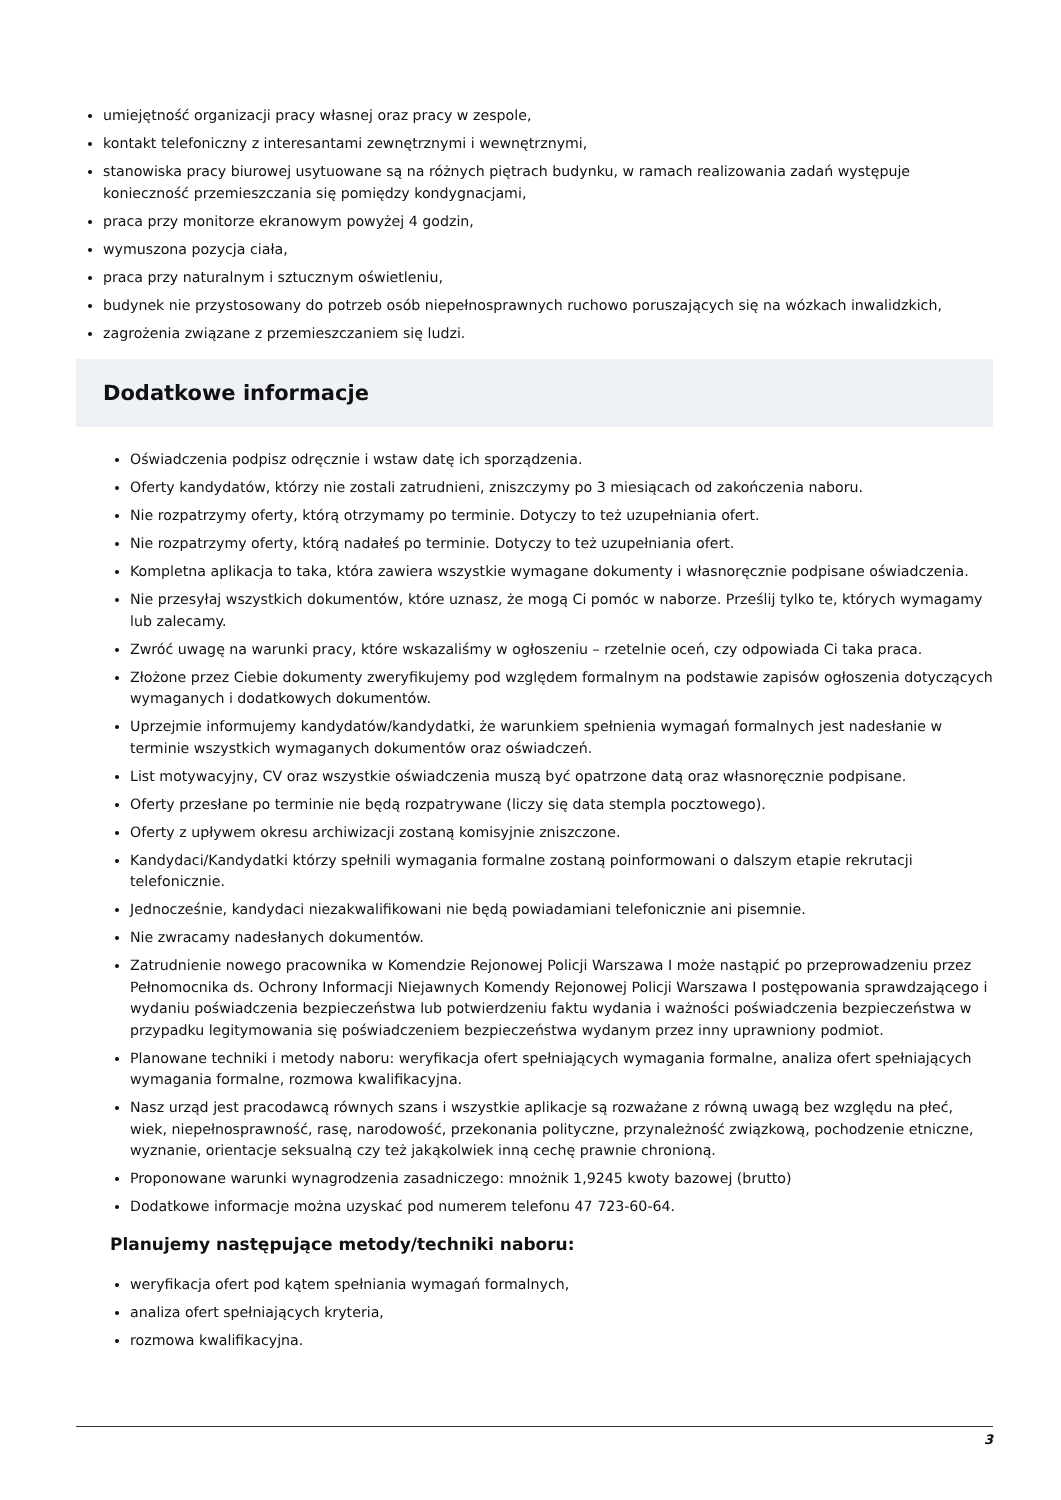umiejętność organizacji pracy własnej oraz pracy w zespole,
kontakt telefoniczny z interesantami zewnętrznymi i wewnętrznymi,
stanowiska pracy biurowej usytuowane są na różnych piętrach budynku, w ramach realizowania zadań występuje konieczność przemieszczania się pomiędzy kondygnacjami,
praca przy monitorze ekranowym powyżej 4 godzin,
wymuszona pozycja ciała,
praca przy naturalnym i sztucznym oświetleniu,
budynek nie przystosowany do potrzeb osób niepełnosprawnych ruchowo poruszających się na wózkach inwalidzkich,
zagrożenia związane z przemieszczaniem się ludzi.
Dodatkowe informacje
Oświadczenia podpisz odręcznie i wstaw datę ich sporządzenia.
Oferty kandydatów, którzy nie zostali zatrudnieni, zniszczymy po 3 miesiącach od zakończenia naboru.
Nie rozpatrzymy oferty, którą otrzymamy po terminie. Dotyczy to też uzupełniania ofert.
Nie rozpatrzymy oferty, którą nadałeś po terminie. Dotyczy to też uzupełniania ofert.
Kompletna aplikacja to taka, która zawiera wszystkie wymagane dokumenty i własnoręcznie podpisane oświadczenia.
Nie przesyłaj wszystkich dokumentów, które uznasz, że mogą Ci pomóc w naborze. Prześlij tylko te, których wymagamy lub zalecamy.
Zwróć uwagę na warunki pracy, które wskazaliśmy w ogłoszeniu – rzetelnie oceń, czy odpowiada Ci taka praca.
Złożone przez Ciebie dokumenty zweryfikujemy pod względem formalnym na podstawie zapisów ogłoszenia dotyczących wymaganych i dodatkowych dokumentów.
Uprzejmie informujemy kandydatów/kandydatki, że warunkiem spełnienia wymagań formalnych jest nadesłanie w terminie wszystkich wymaganych dokumentów oraz oświadczeń.
List motywacyjny, CV oraz wszystkie oświadczenia muszą być opatrzone datą oraz własnoręcznie podpisane.
Oferty przesłane po terminie nie będą rozpatrywane (liczy się data stempla pocztowego).
Oferty z upływem okresu archiwizacji zostaną komisyjnie zniszczone.
Kandydaci/Kandydatki którzy spełnili wymagania formalne zostaną poinformowani o dalszym etapie rekrutacji telefonicznie.
Jednocześnie, kandydaci niezakwalifikowani nie będą powiadamiani telefonicznie ani pisemnie.
Nie zwracamy nadesłanych dokumentów.
Zatrudnienie nowego pracownika w Komendzie Rejonowej Policji Warszawa I może nastąpić po przeprowadzeniu przez Pełnomocnika ds. Ochrony Informacji Niejawnych Komendy Rejonowej Policji Warszawa I postępowania sprawdzającego i wydaniu poświadczenia bezpieczeństwa lub potwierdzeniu faktu wydania i ważności poświadczenia bezpieczeństwa w przypadku legitymowania się poświadczeniem bezpieczeństwa wydanym przez inny uprawniony podmiot.
Planowane techniki i metody naboru: weryfikacja ofert spełniających wymagania formalne, analiza ofert spełniających wymagania formalne, rozmowa kwalifikacyjna.
Nasz urząd jest pracodawcą równych szans i wszystkie aplikacje są rozważane z równą uwagą bez względu na płeć, wiek, niepełnosprawność, rasę, narodowość, przekonania polityczne, przynależność związkową, pochodzenie etniczne, wyznanie, orientacje seksualną czy też jakąkolwiek inną cechę prawnie chronioną.
Proponowane warunki wynagrodzenia zasadniczego: mnożnik 1,9245 kwoty bazowej (brutto)
Dodatkowe informacje można uzyskać pod numerem telefonu 47 723-60-64.
Planujemy następujące metody/techniki naboru:
weryfikacja ofert pod kątem spełniania wymagań formalnych,
analiza ofert spełniających kryteria,
rozmowa kwalifikacyjna.
3